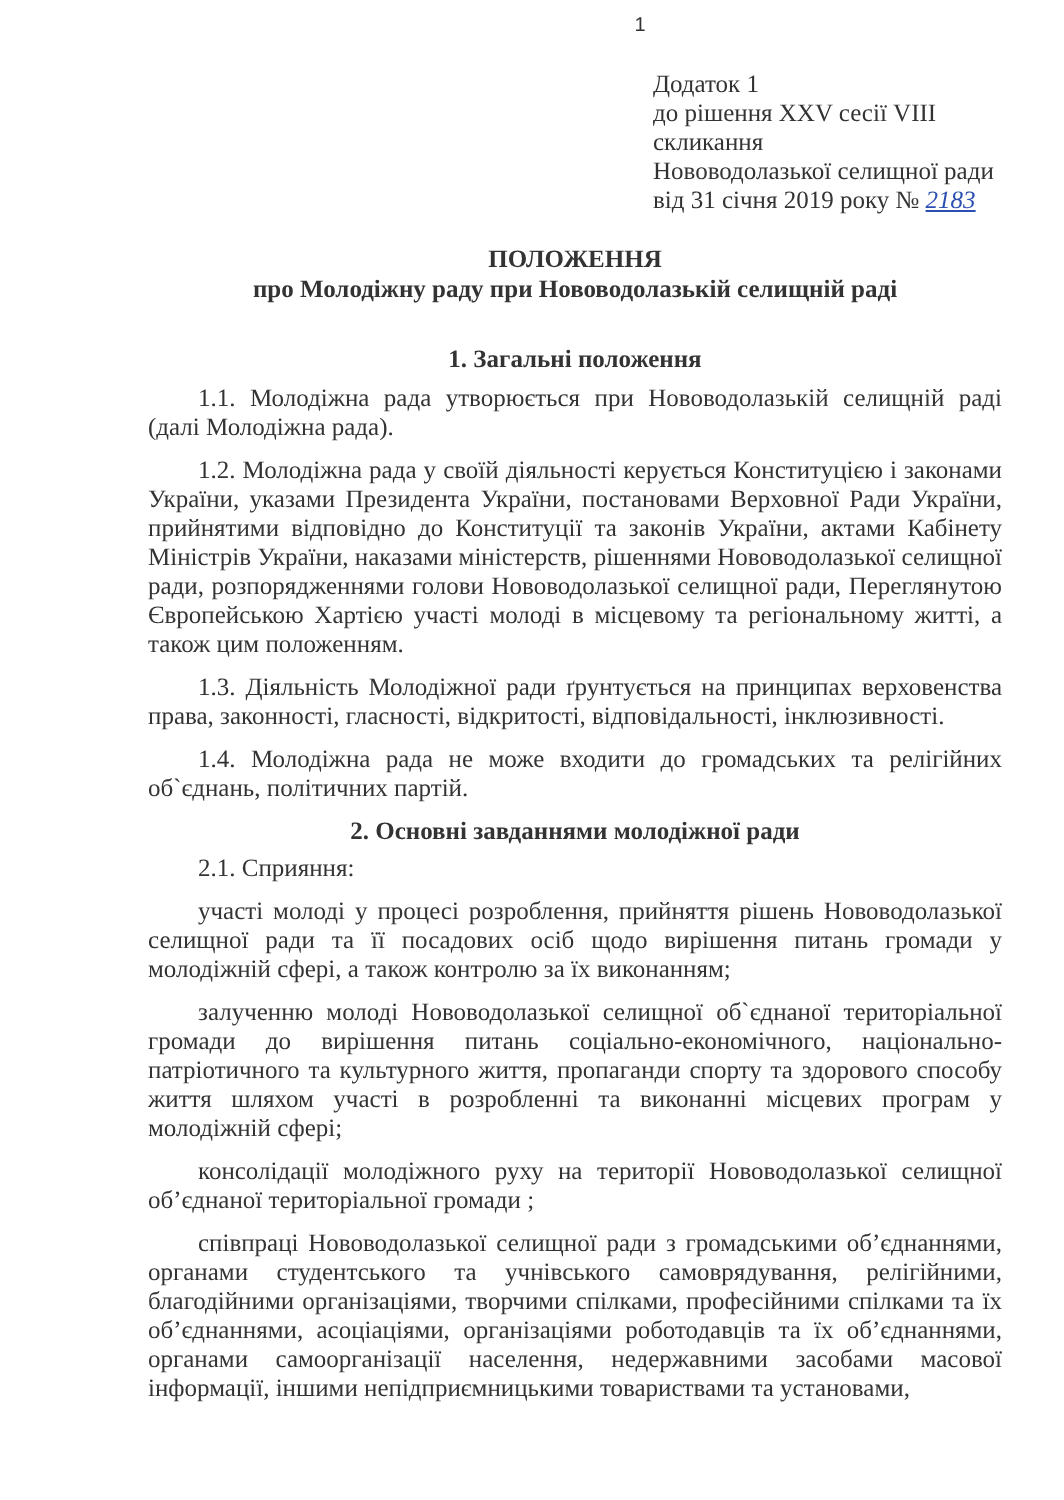1
Додаток 1
до рішення XXV сесії VIII
скликання
Нововодолазької селищної ради
від 31 січня 2019 року № 2183
ПОЛОЖЕННЯ
про Молодіжну раду при Нововодолазькій селищній раді
1. Загальні положення
1.1. Молодіжна рада утворюється при Нововодолазькій селищній раді (далі Молодіжна рада).
1.2. Молодіжна рада у своїй діяльності керується Конституцією і законами України, указами Президента України, постановами Верховної Ради України, прийнятими відповідно до Конституції та законів України, актами Кабінету Міністрів України, наказами міністерств, рішеннями Нововодолазької селищної ради, розпорядженнями голови Нововодолазької селищної ради, Переглянутою Європейською Хартією участі молоді в місцевому та регіональному житті, а також цим положенням.
1.3. Діяльність Молодіжної ради ґрунтується на принципах верховенства права, законності, гласності, відкритості, відповідальності, інклюзивності.
1.4. Молодіжна рада не може входити до громадських та релігійних об`єднань, політичних партій.
2. Основні завданнями молодіжної ради
2.1. Сприяння:
участі молоді у процесі розроблення, прийняття рішень Нововодолазької селищної ради та її посадових осіб щодо вирішення питань громади у молодіжній сфері, а також контролю за їх виконанням;
залученню молоді Нововодолазької селищної об`єднаної територіальної громади до вирішення питань соціально-економічного, національно-патріотичного та культурного життя, пропаганди спорту та здорового способу життя шляхом участі в розробленні та виконанні місцевих програм у молодіжній сфері;
консолідації молодіжного руху на території Нововодолазької селищної об’єднаної територіальної громади ;
співпраці Нововодолазької селищної ради з громадськими об’єднаннями, органами студентського та учнівського самоврядування, релігійними, благодійними організаціями, творчими спілками, професійними спілками та їх об’єднаннями, асоціаціями, організаціями роботодавців та їх об’єднаннями, органами самоорганізації населення, недержавними засобами масової інформації, іншими непідприємницькими товариствами та установами,